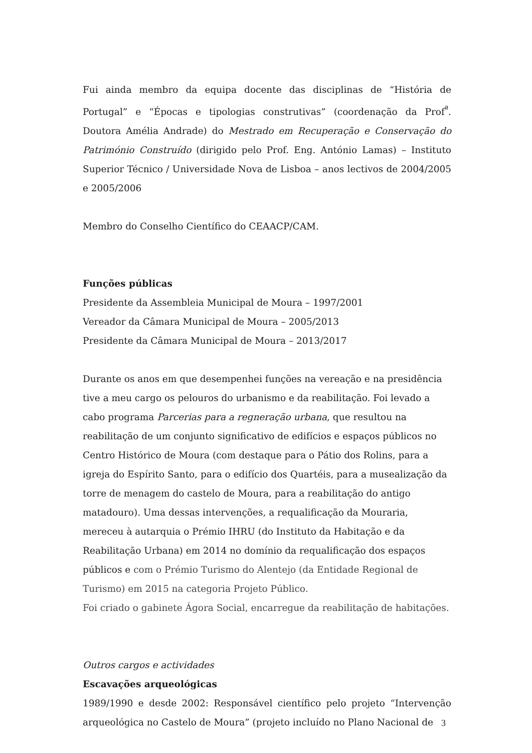Fui ainda membro da equipa docente das disciplinas de “História de Portugal” e “Épocas e tipologias construtivas” (coordenação da Prof<sup>ª</sup>. Doutora Amélia Andrade) do Mestrado em Recuperação e Conservação do Património Construído (dirigido pelo Prof. Eng. António Lamas) – Instituto Superior Técnico / Universidade Nova de Lisboa – anos lectivos de 2004/2005 e 2005/2006
Membro do Conselho Científico do CEAACP/CAM.
Funções públicas
Presidente da Assembleia Municipal de Moura – 1997/2001
Vereador da Câmara Municipal de Moura – 2005/2013
Presidente da Câmara Municipal de Moura – 2013/2017
Durante os anos em que desempenhei funções na vereação e na presidência tive a meu cargo os pelouros do urbanismo e da reabilitação. Foi levado a cabo programa Parcerias para a regneração urbana, que resultou na reabilitação de um conjunto significativo de edifícios e espaços públicos no Centro Histórico de Moura (com destaque para o Pátio dos Rolins, para a igreja do Espírito Santo, para o edifício dos Quartéis, para a musealização da torre de menagem do castelo de Moura, para a reabilitação do antigo matadouro). Uma dessas intervenções, a requalificação da Mouraria, mereceu à autarquia o Prémio IHRU (do Instituto da Habitação e da Reabilitação Urbana) em 2014 no domínio da requalificação dos espaços públicos e com o Prémio Turismo do Alentejo (da Entidade Regional de Turismo) em 2015 na categoria Projeto Público.
Foi criado o gabinete Ágora Social, encarregue da reabilitação de habitações.
Outros cargos e actividades
Escavações arqueológicas
1989/1990 e desde 2002: Responsável científico pelo projeto “Intervenção arqueológica no Castelo de Moura” (projeto incluído no Plano Nacional de
3